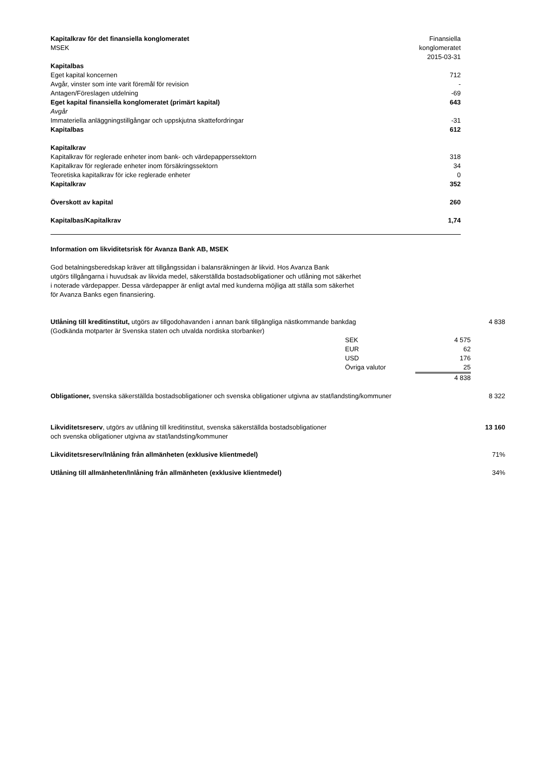| Kapitalkrav för det finansiella konglomeratet | Finansiella |
| MSEK | konglomeratet |
| | 2015-03-31 |
| Kapitalbas | |
| Eget kapital koncernen | 712 |
| Avgår, vinster som inte varit föremål för revision | - |
| Antagen/Föreslagen utdelning | -69 |
| Eget kapital finansiella konglomeratet (primärt kapital) | 643 |
| Avgår | |
| Immateriella anläggningstillgångar och uppskjutna skattefordringar | -31 |
| Kapitalbas | 612 |
| Kapitalkrav | |
| Kapitalkrav för reglerade enheter inom bank- och värdepapperssektorn | 318 |
| Kapitalkrav för reglerade enheter inom försäkringssektorn | 34 |
| Teoretiska kapitalkrav för icke reglerade enheter | 0 |
| Kapitalkrav | 352 |
| Överskott av kapital | 260 |
| Kapitalbas/Kapitalkrav | 1,74 |
Information om likviditetsrisk för Avanza Bank AB, MSEK
God betalningsberedskap kräver att tillgångssidan i balansräkningen är likvid. Hos Avanza Bank
utgörs tillgångarna i huvudsak av likvida medel, säkerställda bostadsobligationer och utlåning mot säkerhet
i noterade värdepapper. Dessa värdepapper är enligt avtal med kunderna möjliga att ställa som säkerhet
för Avanza Banks egen finansiering.
| Utlåning till kreditinstitut, utgörs av tillgodohavanden i annan bank tillgängliga nästkommande bankdag (Godkända motparter är Svenska staten och utvalda nordiska storbanker) | | | 4 838 |
| | SEK | 4 575 | |
| | EUR | 62 | |
| | USD | 176 | |
| | Övriga valutor | 25 | |
| | | 4 838 | |
| Obligationer, svenska säkerställda bostadsobligationer och svenska obligationer utgivna av stat/landsting/kommuner | | | 8 322 |
| Likviditetsreserv , utgörs av utlåning till kreditinstitut, svenska säkerställda bostadsobligationer och svenska obligationer utgivna av stat/landsting/kommuner | | | 13 160 |
| Likviditetsreserv/Inlåning från allmänheten (exklusive klientmedel) | | | 71% |
| Utlåning till allmänheten/Inlåning från allmänheten (exklusive klientmedel) | | | 34% |